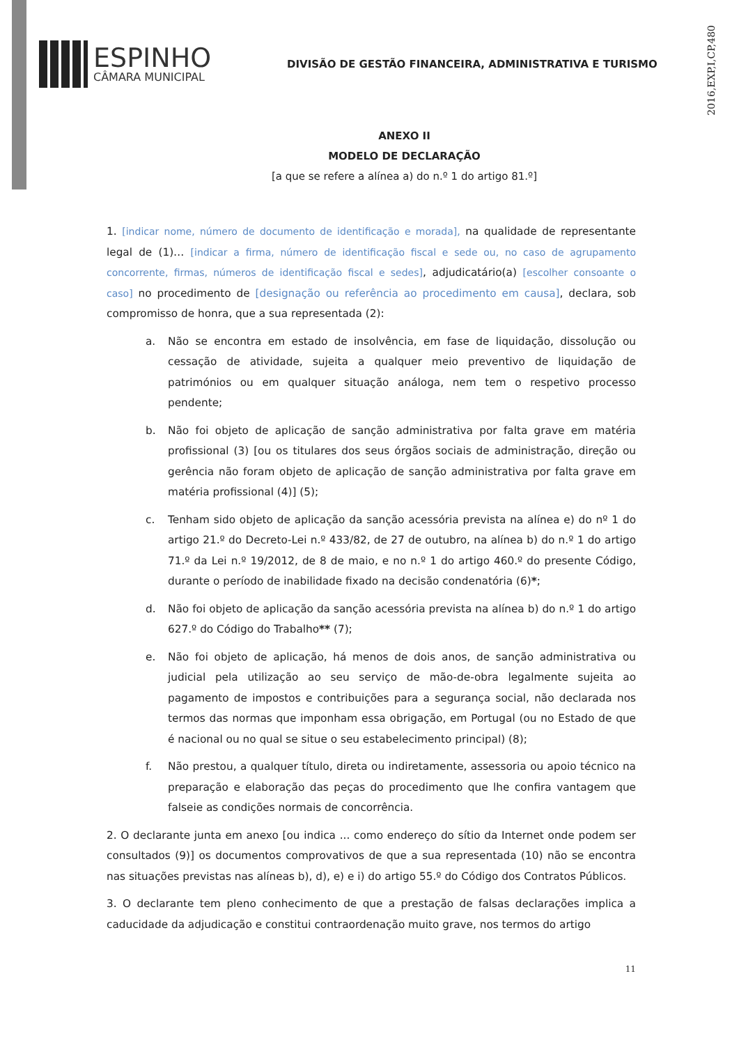2016,EXP,I,CP,480
ESPINHO
CÂMARA MUNICIPAL
DIVISÃO DE GESTÃO FINANCEIRA, ADMINISTRATIVA E TURISMO
ANEXO II
MODELO DE DECLARAÇÃO
[a que se refere a alínea a) do n.º 1 do artigo 81.º]
1. [indicar nome, número de documento de identificação e morada], na qualidade de representante legal de (1)… [indicar a firma, número de identificação fiscal e sede ou, no caso de agrupamento concorrente, firmas, números de identificação fiscal e sedes], adjudicatário(a) [escolher consoante o caso] no procedimento de [designação ou referência ao procedimento em causa], declara, sob compromisso de honra, que a sua representada (2):
a. Não se encontra em estado de insolvência, em fase de liquidação, dissolução ou cessação de atividade, sujeita a qualquer meio preventivo de liquidação de patrimónios ou em qualquer situação análoga, nem tem o respetivo processo pendente;
b. Não foi objeto de aplicação de sanção administrativa por falta grave em matéria profissional (3) [ou os titulares dos seus órgãos sociais de administração, direção ou gerência não foram objeto de aplicação de sanção administrativa por falta grave em matéria profissional (4)] (5);
c. Tenham sido objeto de aplicação da sanção acessória prevista na alínea e) do nº 1 do artigo 21.º do Decreto-Lei n.º 433/82, de 27 de outubro, na alínea b) do n.º 1 do artigo 71.º da Lei n.º 19/2012, de 8 de maio, e no n.º 1 do artigo 460.º do presente Código, durante o período de inabilidade fixado na decisão condenatória (6)*;
d. Não foi objeto de aplicação da sanção acessória prevista na alínea b) do n.º 1 do artigo 627.º do Código do Trabalho** (7);
e. Não foi objeto de aplicação, há menos de dois anos, de sanção administrativa ou judicial pela utilização ao seu serviço de mão-de-obra legalmente sujeita ao pagamento de impostos e contribuições para a segurança social, não declarada nos termos das normas que imponham essa obrigação, em Portugal (ou no Estado de que é nacional ou no qual se situe o seu estabelecimento principal) (8);
f. Não prestou, a qualquer título, direta ou indiretamente, assessoria ou apoio técnico na preparação e elaboração das peças do procedimento que lhe confira vantagem que falseie as condições normais de concorrência.
2. O declarante junta em anexo [ou indica ... como endereço do sítio da Internet onde podem ser consultados (9)] os documentos comprovativos de que a sua representada (10) não se encontra nas situações previstas nas alíneas b), d), e) e i) do artigo 55.º do Código dos Contratos Públicos.
3. O declarante tem pleno conhecimento de que a prestação de falsas declarações implica a caducidade da adjudicação e constitui contraordenação muito grave, nos termos do artigo
11